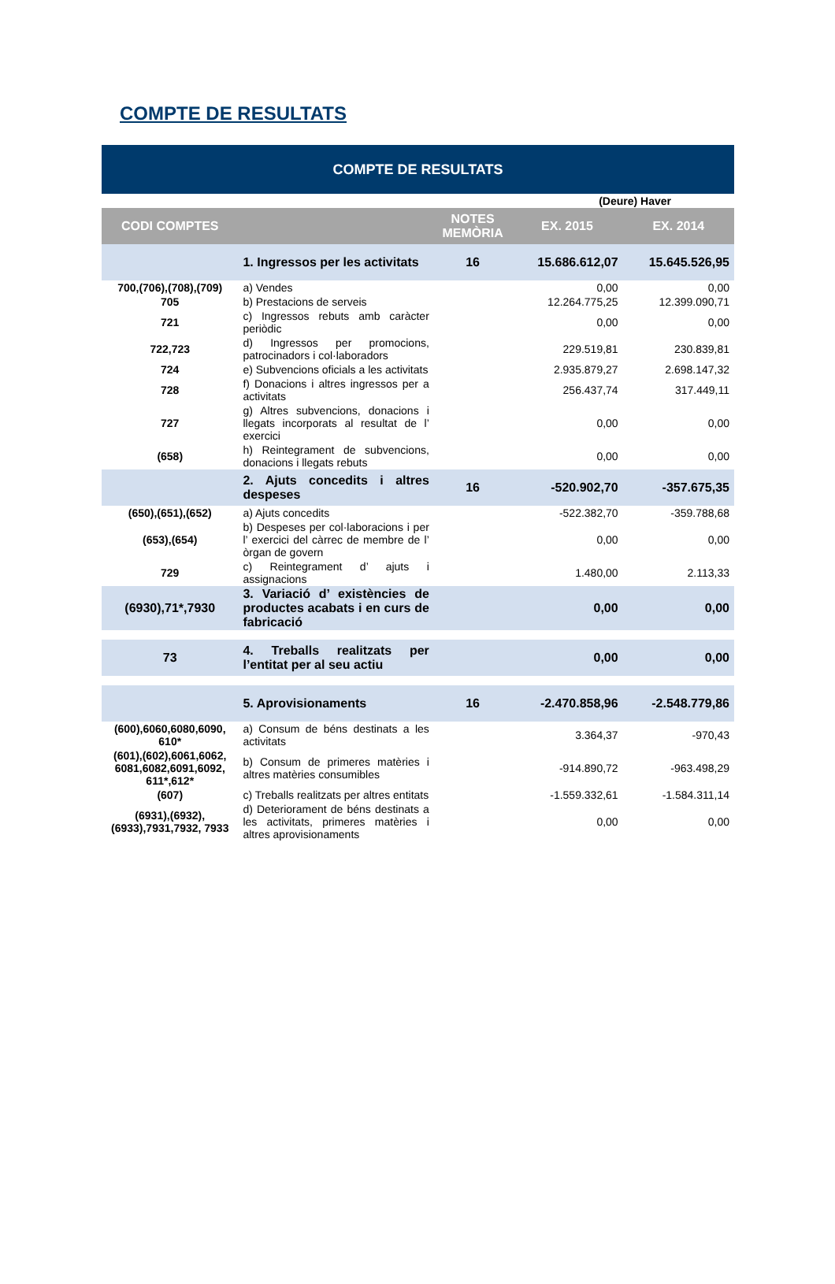COMPTE DE RESULTATS
| COMPTE DE RESULTATS | | | | |
| --- | --- | --- | --- | --- |
| (Deure) Haver | | | | |
| CODI COMPTES | | NOTES MEMÒRIA | EX. 2015 | EX. 2014 |
| | 1. Ingressos per les activitats | 16 | 15.686.612,07 | 15.645.526,95 |
| 700,(706),(708),(709) | a) Vendes | | 0,00 | 0,00 |
| 705 | b) Prestacions de serveis | | 12.264.775,25 | 12.399.090,71 |
| 721 | c) Ingressos rebuts amb caràcter periòdic | | 0,00 | 0,00 |
| 722,723 | d) Ingressos per promocions, patrocinadors i col·laboradors | | 229.519,81 | 230.839,81 |
| 724 | e) Subvencions oficials a les activitats | | 2.935.879,27 | 2.698.147,32 |
| 728 | f) Donacions i altres ingressos per a activitats | | 256.437,74 | 317.449,11 |
| 727 | g) Altres subvencions, donacions i llegats incorporats al resultat de l’ exercici | | 0,00 | 0,00 |
| (658) | h) Reintegrament de subvencions, donacions i llegats rebuts | | 0,00 | 0,00 |
| | 2. Ajuts concedits i altres despeses | 16 | -520.902,70 | -357.675,35 |
| (650),(651),(652) | a) Ajuts concedits | | -522.382,70 | -359.788,68 |
| (653),(654) | b) Despeses per col·laboracions i per l’ exercici del càrrec de membre de l’ òrgan de govern | | 0,00 | 0,00 |
| 729 | c) Reintegrament d’ ajuts i assignacions | | 1.480,00 | 2.113,33 |
| (6930),71*,7930 | 3. Variació d’ existències de productes acabats i en curs de fabricació | | 0,00 | 0,00 |
| 73 | 4. Treballs realitzats per l’entitat per al seu actiu | | 0,00 | 0,00 |
| | 5. Aprovisionaments | 16 | -2.470.858,96 | -2.548.779,86 |
| (600),6060,6080,6090, 610* | a) Consum de béns destinats a les activitats | | 3.364,37 | -970,43 |
| (601),(602),6061,6062, 6081,6082,6091,6092, 611*,612* | b) Consum de primeres matèries i altres matèries consumibles | | -914.890,72 | -963.498,29 |
| (607) | c) Treballs realitzats per altres entitats | | -1.559.332,61 | -1.584.311,14 |
| (6931),(6932),(6933),7931,7932, 7933 | d) Deteriorament de béns destinats a les activitats, primeres matèries i altres aprovisionaments | | 0,00 | 0,00 |